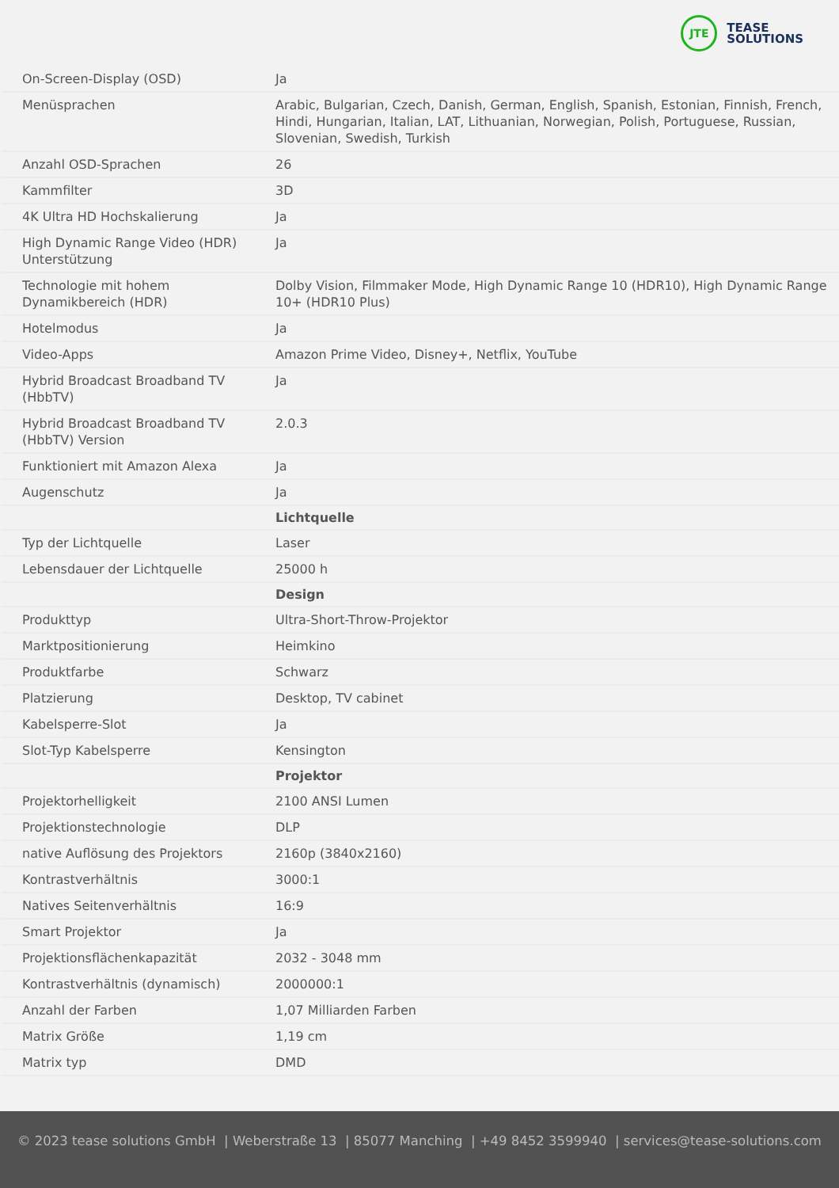JTE
TEASE
SOLUTIONS
| On-Screen-Display (OSD) | Ja |
| Menüsprachen | Arabic, Bulgarian, Czech, Danish, German, English, Spanish, Estonian, Finnish, French, Hindi, Hungarian, Italian, LAT, Lithuanian, Norwegian, Polish, Portuguese, Russian, Slovenian, Swedish, Turkish |
| Anzahl OSD-Sprachen | 26 |
| Kammfilter | 3D |
| 4K Ultra HD Hochskalierung | Ja |
| High Dynamic Range Video (HDR) Unterstützung | Ja |
| Technologie mit hohem Dynamikbereich (HDR) | Dolby Vision, Filmmaker Mode, High Dynamic Range 10 (HDR10), High Dynamic Range 10+ (HDR10 Plus) |
| Hotelmodus | Ja |
| Video-Apps | Amazon Prime Video, Disney+, Netflix, YouTube |
| Hybrid Broadcast Broadband TV (HbbTV) | Ja |
| Hybrid Broadcast Broadband TV (HbbTV) Version | 2.0.3 |
| Funktioniert mit Amazon Alexa | Ja |
| Augenschutz | Ja |
| | Lichtquelle |
| Typ der Lichtquelle | Laser |
| Lebensdauer der Lichtquelle | 25000 h |
| | Design |
| Produkttyp | Ultra-Short-Throw-Projektor |
| Marktpositionierung | Heimkino |
| Produktfarbe | Schwarz |
| Platzierung | Desktop, TV cabinet |
| Kabelsperre-Slot | Ja |
| Slot-Typ Kabelsperre | Kensington |
| | Projektor |
| Projektorhelligkeit | 2100 ANSI Lumen |
| Projektionstechnologie | DLP |
| native Auflösung des Projektors | 2160p (3840x2160) |
| Kontrastverhältnis | 3000:1 |
| Natives Seitenverhältnis | 16:9 |
| Smart Projektor | Ja |
| Projektionsflächenkapazität | 2032 - 3048 mm |
| Kontrastverhältnis (dynamisch) | 2000000:1 |
| Anzahl der Farben | 1,07 Milliarden Farben |
| Matrix Größe | 1,19 cm |
| Matrix typ | DMD |
© 2023 tease solutions GmbH | Weberstraße 13 | 85077 Manching | +49 8452 3599940 | services@tease-solutions.com